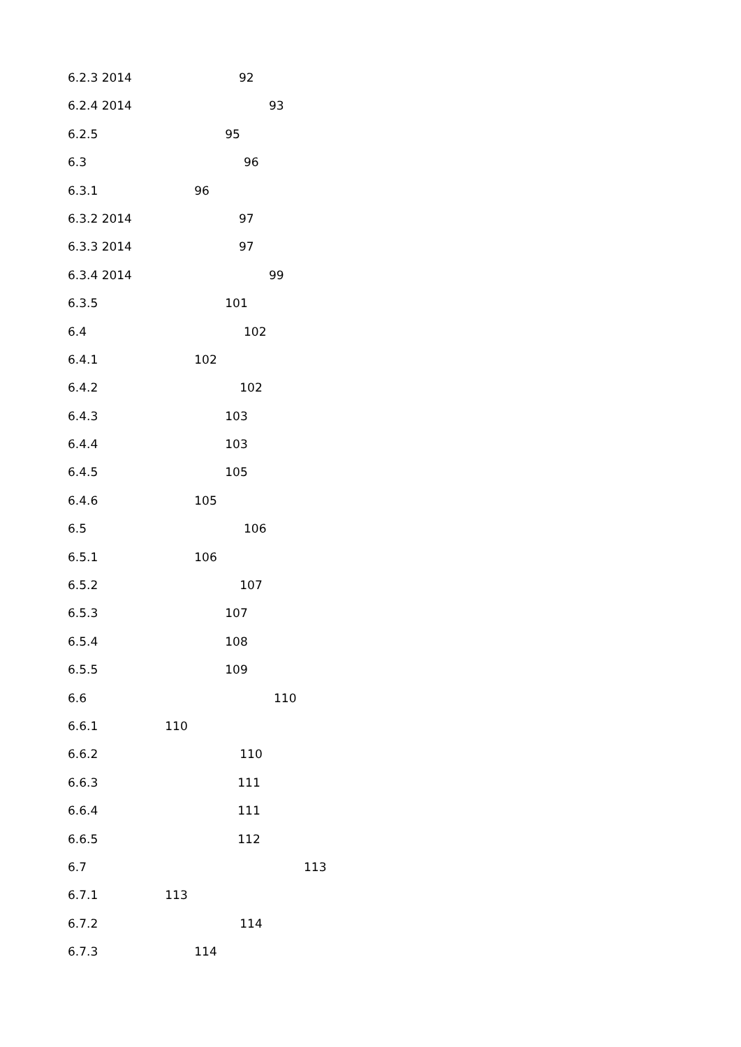6.2.3 2014 92
6.2.4 2014 93
6.2.5 95
6.3 96
6.3.1 96
6.3.2 2014 97
6.3.3 2014 97
6.3.4 2014 99
6.3.5 101
6.4 102
6.4.1 102
6.4.2 102
6.4.3 103
6.4.4 103
6.4.5 105
6.4.6 105
6.5 106
6.5.1 106
6.5.2 107
6.5.3 107
6.5.4 108
6.5.5 109
6.6 110
6.6.1 110
6.6.2 110
6.6.3 111
6.6.4 111
6.6.5 112
6.7 113
6.7.1 113
6.7.2 114
6.7.3 114